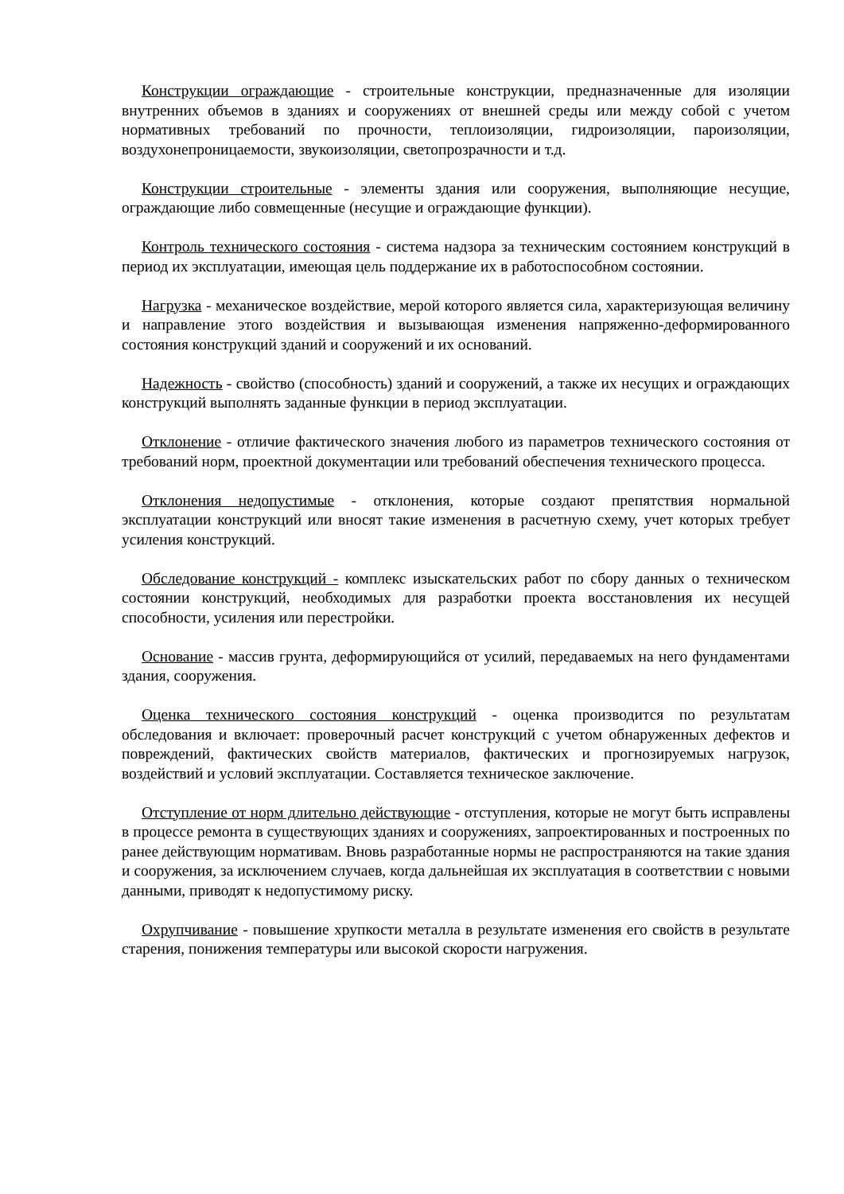Конструкции ограждающие - строительные конструкции, предназначенные для изоляции внутренних объемов в зданиях и сооружениях от внешней среды или между собой с учетом нормативных требований по прочности, теплоизоляции, гидроизоляции, пароизоляции, воздухонепроницаемости, звукоизоляции, светопрозрачности и т.д.
Конструкции строительные - элементы здания или сооружения, выполняющие несущие, ограждающие либо совмещенные (несущие и ограждающие функции).
Контроль технического состояния - система надзора за техническим состоянием конструкций в период их эксплуатации, имеющая цель поддержание их в работоспособном состоянии.
Нагрузка - механическое воздействие, мерой которого является сила, характеризующая величину и направление этого воздействия и вызывающая изменения напряженно-деформированного состояния конструкций зданий и сооружений и их оснований.
Надежность - свойство (способность) зданий и сооружений, а также их несущих и ограждающих конструкций выполнять заданные функции в период эксплуатации.
Отклонение - отличие фактического значения любого из параметров технического состояния от требований норм, проектной документации или требований обеспечения технического процесса.
Отклонения недопустимые - отклонения, которые создают препятствия нормальной эксплуатации конструкций или вносят такие изменения в расчетную схему, учет которых требует усиления конструкций.
Обследование конструкций - комплекс изыскательских работ по сбору данных о техническом состоянии конструкций, необходимых для разработки проекта восстановления их несущей способности, усиления или перестройки.
Основание - массив грунта, деформирующийся от усилий, передаваемых на него фундаментами здания, сооружения.
Оценка технического состояния конструкций - оценка производится по результатам обследования и включает: проверочный расчет конструкций с учетом обнаруженных дефектов и повреждений, фактических свойств материалов, фактических и прогнозируемых нагрузок, воздействий и условий эксплуатации. Составляется техническое заключение.
Отступление от норм длительно действующие - отступления, которые не могут быть исправлены в процессе ремонта в существующих зданиях и сооружениях, запроектированных и построенных по ранее действующим нормативам. Вновь разработанные нормы не распространяются на такие здания и сооружения, за исключением случаев, когда дальнейшая их эксплуатация в соответствии с новыми данными, приводят к недопустимому риску.
Охрупчивание - повышение хрупкости металла в результате изменения его свойств в результате старения, понижения температуры или высокой скорости нагружения.